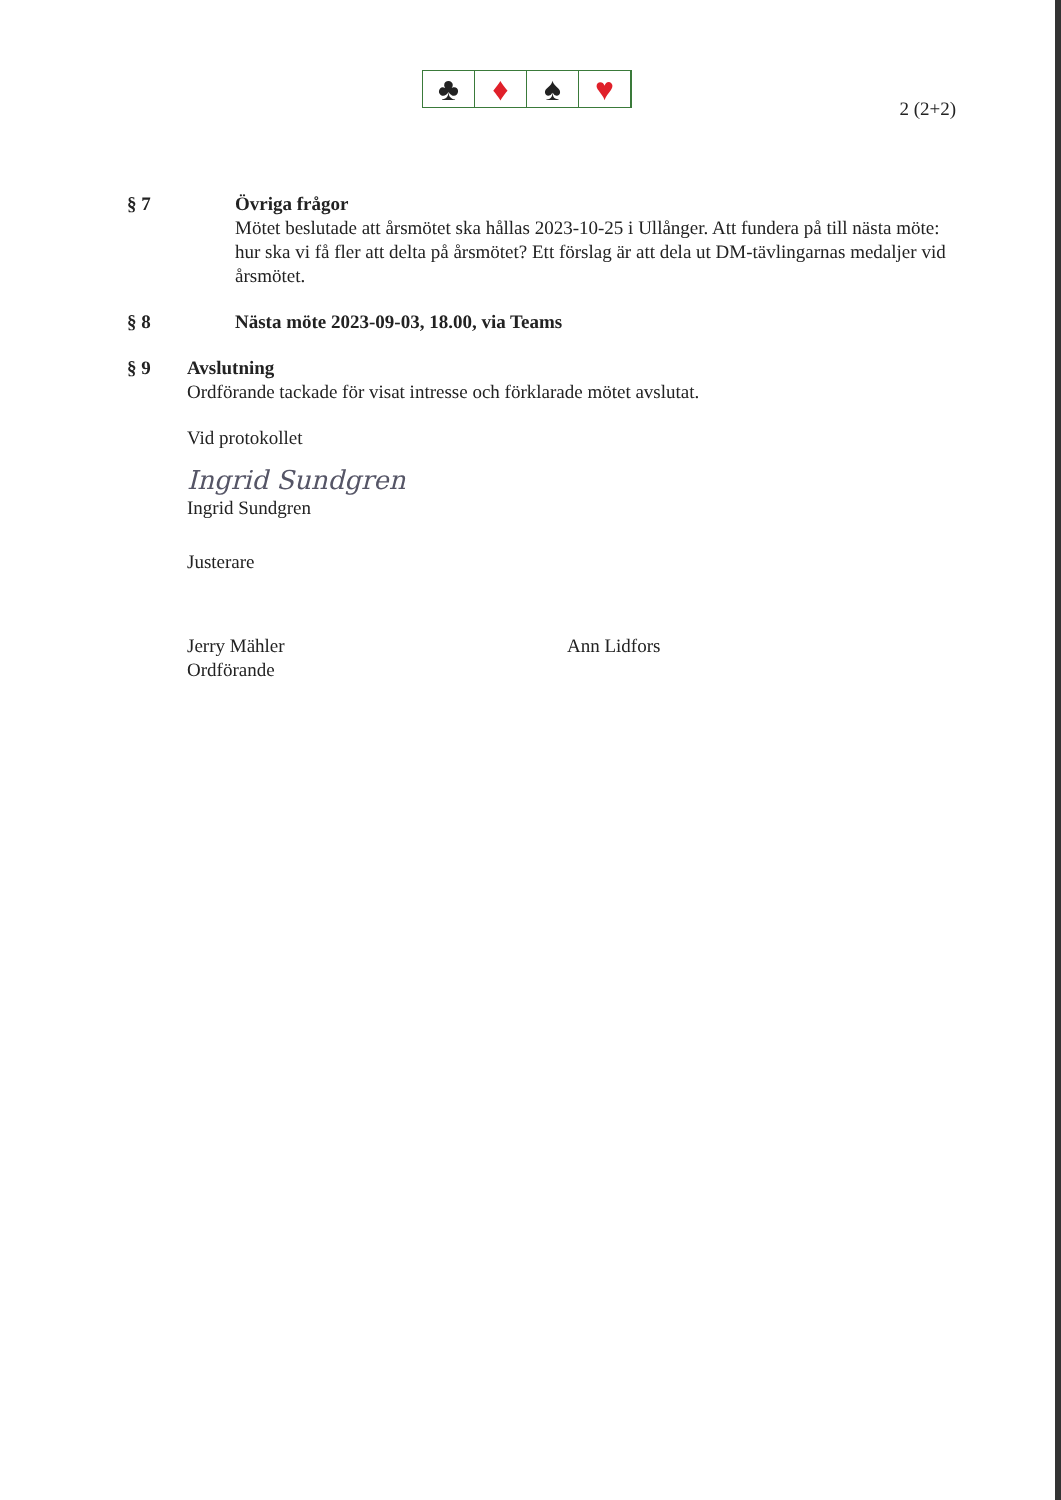♣ ♦ ♠ ♥
2 (2+2)
§ 7 Övriga frågor
Mötet beslutade att årsmötet ska hållas 2023-10-25 i Ullånger. Att fundera på till nästa möte: hur ska vi få fler att delta på årsmötet? Ett förslag är att dela ut DM-tävlingarnas medaljer vid årsmötet.
§ 8 Nästa möte 2023-09-03, 18.00, via Teams
§ 9 Avslutning
Ordförande tackade för visat intresse och förklarade mötet avslutat.
Vid protokollet
Ingrid Sundgren
Ingrid Sundgren
Justerare
Jerry Mähler
Ordförande
Ann Lidfors